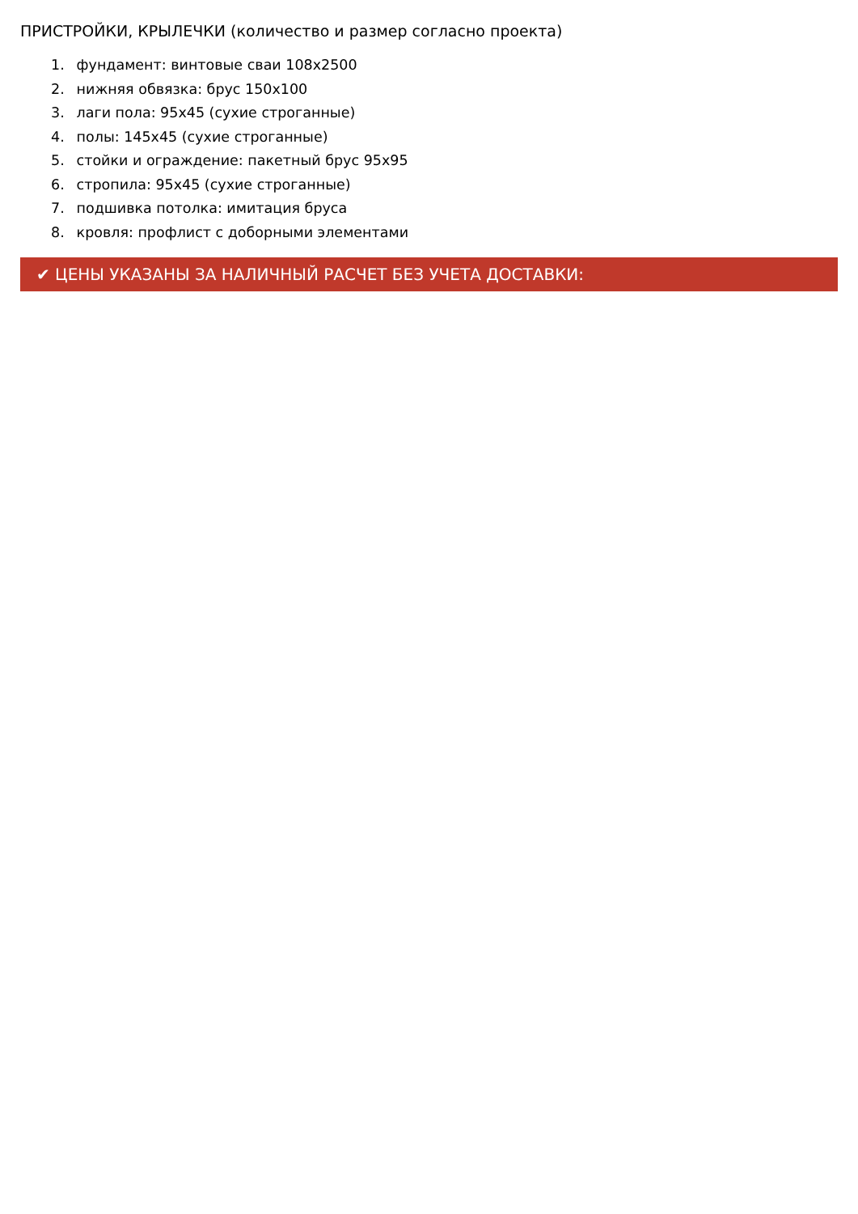ПРИСТРОЙКИ, КРЫЛЕЧКИ (количество и размер согласно проекта)
1. фундамент: винтовые сваи 108х2500
2. нижняя обвязка: брус 150х100
3. лаги пола: 95х45 (сухие строганные)
4. полы: 145х45 (сухие строганные)
5. стойки и ограждение: пакетный брус 95х95
6. стропила: 95х45 (сухие строганные)
7. подшивка потолка: имитация бруса
8. кровля: профлист с доборными элементами
✔ ЦЕНЫ УКАЗАНЫ ЗА НАЛИЧНЫЙ РАСЧЕТ БЕЗ УЧЕТА ДОСТАВКИ: